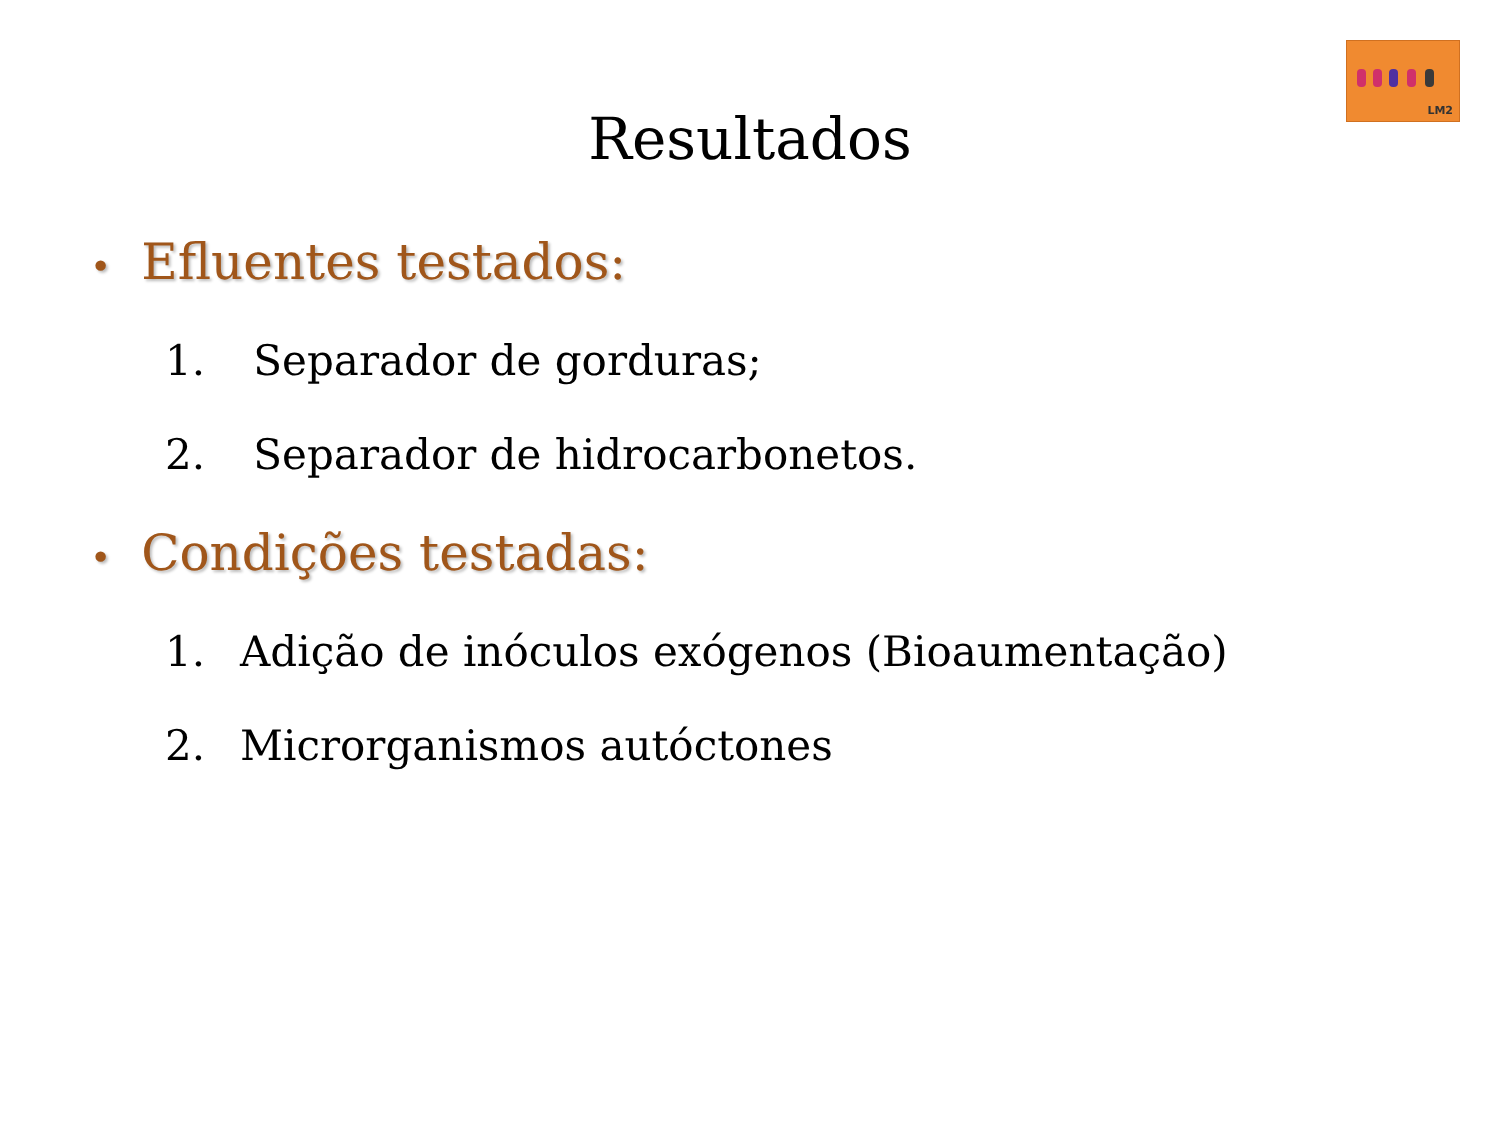LM2
Resultados
• Efluentes testados:
1. Separador de gorduras;
2. Separador de hidrocarbonetos.
• Condições testadas:
1. Adição de inóculos exógenos (Bioaumentação)
2. Microrganismos autóctones